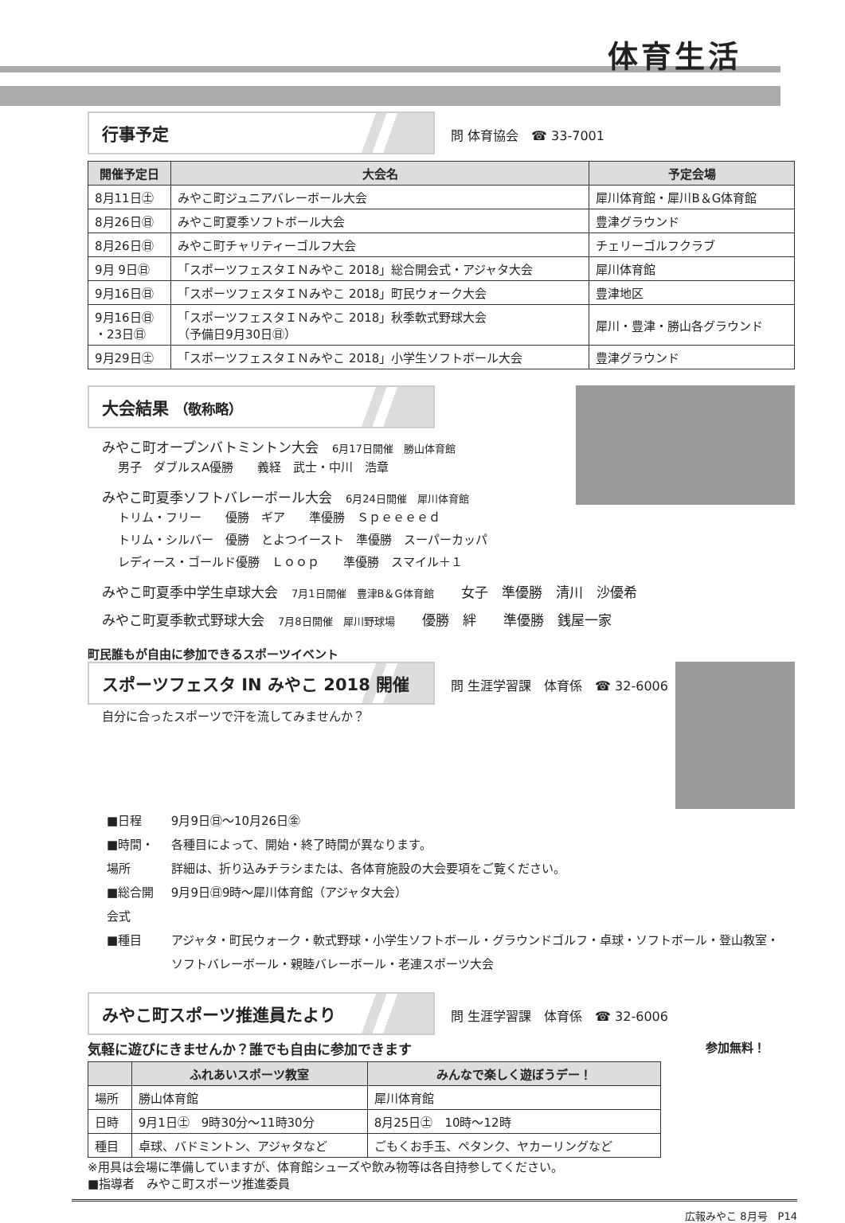体育生活
行事予定 問 体育協会　☎ 33-7001
| 開催予定日 | 大会名 | 予定会場 |
| --- | --- | --- |
| 8月11日㊏ | みやこ町ジュニアバレーボール大会 | 犀川体育館・犀川B＆G体育館 |
| 8月26日㊐ | みやこ町夏季ソフトボール大会 | 豊津グラウンド |
| 8月26日㊐ | みやこ町チャリティーゴルフ大会 | チェリーゴルフクラブ |
| 9月 9日㊐ | 「スポーツフェスタＩＮみやこ 2018」総合開会式・アジャタ大会 | 犀川体育館 |
| 9月16日㊐ | 「スポーツフェスタＩＮみやこ 2018」町民ウォーク大会 | 豊津地区 |
| 9月16日㊐ ・23日㊐ | 「スポーツフェスタＩＮみやこ 2018」秋季軟式野球大会 （予備日9月30日㊐） | 犀川・豊津・勝山各グラウンド |
| 9月29日㊏ | 「スポーツフェスタＩＮみやこ 2018」小学生ソフトボール大会 | 豊津グラウンド |
大会結果 （敬称略）
みやこ町オープンバトミントン大会　6月17日開催　勝山体育館
男子　ダブルスA優勝　　義経　武士・中川　浩章
みやこ町夏季ソフトバレーボール大会　6月24日開催　犀川体育館
トリム・フリー　　優勝　ギア　　準優勝　Ｓｐｅｅｅｅｄ
トリム・シルバー　優勝　とよつイースト　準優勝　スーパーカッパ
レディース・ゴールド優勝　Ｌｏｏｐ　　準優勝　スマイル＋１
みやこ町夏季中学生卓球大会　7月1日開催　豊津B＆G体育館　　女子　準優勝　清川　沙優希
みやこ町夏季軟式野球大会　7月8日開催　犀川野球場　　優勝　絆　　準優勝　銭屋一家
町民誰もが自由に参加できるスポーツイベント
スポーツフェスタ IN みやこ 2018 開催 問 生涯学習課　体育係　☎ 32-6006
自分に合ったスポーツで汗を流してみませんか？
| ■日程 | 9月9日㊐～10月26日㊎ |
| ■時間・場所 | 各種目によって、開始・終了時間が異なります。 詳細は、折り込みチラシまたは、各体育施設の大会要項をご覧ください。 |
| ■総合開会式 | 9月9日㊐9時～犀川体育館（アジャタ大会） |
| ■種目 | アジャタ・町民ウォーク・軟式野球・小学生ソフトボール・グラウンドゴルフ・卓球・ソフトボール・登山教室・ソフトバレーボール・親睦バレーボール・老連スポーツ大会 |
みやこ町スポーツ推進員たより 問 生涯学習課　体育係　☎ 32-6006
参加無料！
気軽に遊びにきませんか？誰でも自由に参加できます
| | ふれあいスポーツ教室 | みんなで楽しく遊ぼうデー！ |
| --- | --- | --- |
| 場所 | 勝山体育館 | 犀川体育館 |
| 日時 | 9月1日㊏ 9時30分～11時30分 | 8月25日㊏ 10時～12時 |
| 種目 | 卓球、バドミントン、アジャタなど | ごもくお手玉、ペタンク、ヤカーリングなど |
※用具は会場に準備していますが、体育館シューズや飲み物等は各自持参してください。
■指導者　みやこ町スポーツ推進委員
広報みやこ 8月号　P14